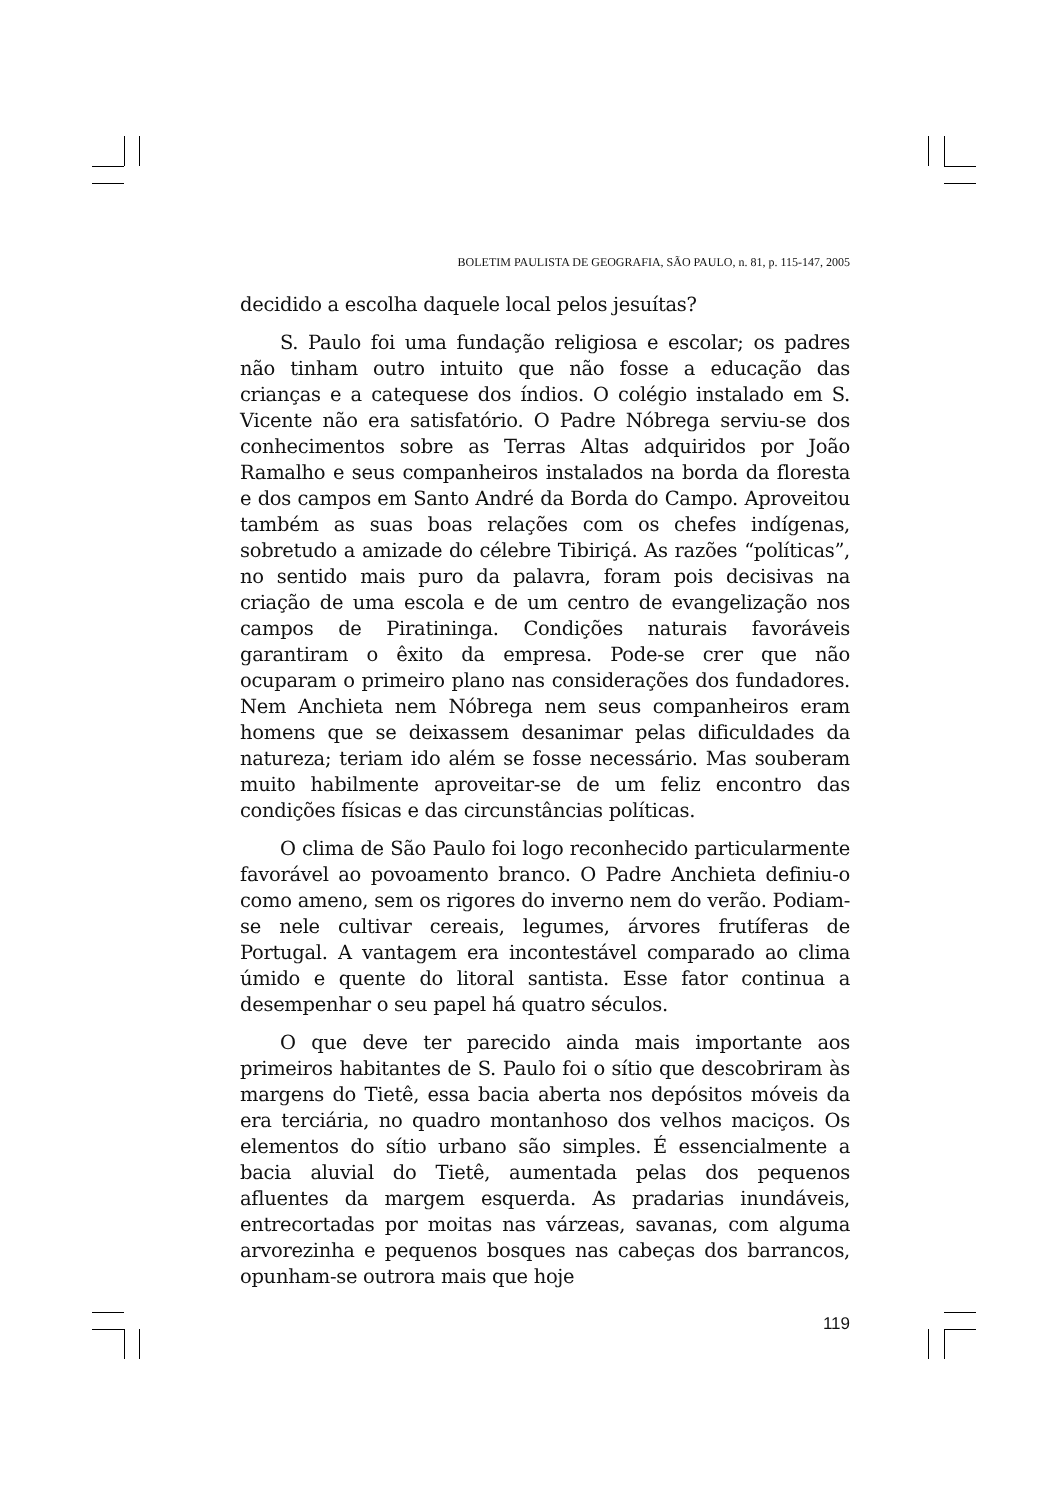BOLETIM PAULISTA DE GEOGRAFIA, SÃO PAULO, n. 81, p. 115-147, 2005
decidido a escolha daquele local pelos jesuítas?
S. Paulo foi uma fundação religiosa e escolar; os padres não tinham outro intuito que não fosse a educação das crianças e a catequese dos índios. O colégio instalado em S. Vicente não era satisfatório. O Padre Nóbrega serviu-se dos conhecimentos sobre as Terras Altas adquiridos por João Ramalho e seus companheiros instalados na borda da floresta e dos campos em Santo André da Borda do Campo. Aproveitou também as suas boas relações com os chefes indígenas, sobretudo a amizade do célebre Tibiriçá. As razões “políticas”, no sentido mais puro da palavra, foram pois decisivas na criação de uma escola e de um centro de evangelização nos campos de Piratininga. Condições naturais favoráveis garantiram o êxito da empresa. Pode-se crer que não ocuparam o primeiro plano nas considerações dos fundadores. Nem Anchieta nem Nóbrega nem seus companheiros eram homens que se deixassem desanimar pelas dificuldades da natureza; teriam ido além se fosse necessário. Mas souberam muito habilmente aproveitar-se de um feliz encontro das condições físicas e das circunstâncias políticas.
O clima de São Paulo foi logo reconhecido particularmente favorável ao povoamento branco. O Padre Anchieta definiu-o como ameno, sem os rigores do inverno nem do verão. Podiam-se nele cultivar cereais, legumes, árvores frutíferas de Portugal. A vantagem era incontestável comparado ao clima úmido e quente do litoral santista. Esse fator continua a desempenhar o seu papel há quatro séculos.
O que deve ter parecido ainda mais importante aos primeiros habitantes de S. Paulo foi o sítio que descobriram às margens do Tietê, essa bacia aberta nos depósitos móveis da era terciária, no quadro montanhoso dos velhos maciços. Os elementos do sítio urbano são simples. É essencialmente a bacia aluvial do Tietê, aumentada pelas dos pequenos afluentes da margem esquerda. As pradarias inundáveis, entrecortadas por moitas nas várzeas, savanas, com alguma arvorezinha e pequenos bosques nas cabeças dos barrancos, opunham-se outrora mais que hoje
119